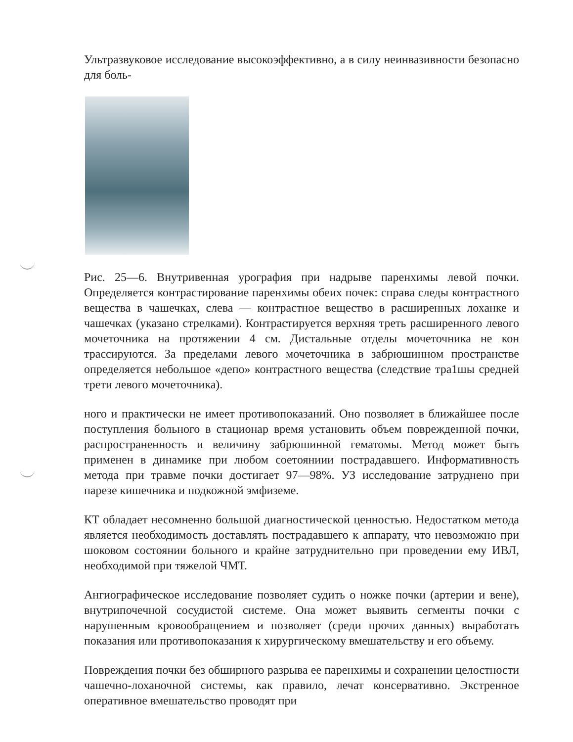Ультразвуковое исследование высокоэффективно, а в силу неинвазивности безопасно для боль-
Рис. 25—6. Внутривенная урография при надрыве паренхимы левой почки. Определяется контрастирование паренхимы обеих почек: справа следы контрастного вещества в чашечках, слева — контрастное вещество в расширенных лоханке и чашечках (указано стрелками). Контрастируется верхняя треть расширенного левого мочеточника на протяжении 4 см. Дистальные отделы мочеточника не кон трассируются. За пределами левого мочеточника в забрюшинном пространстве определяется небольшое «депо» контрастного вещества (следствие тра1шы средней трети левого мочеточника).
ного и практически не имеет противопоказаний. Оно позволяет в ближайшее после поступления больного в стационар время установить объем поврежденной почки, распространенность и величину забрюшинной гематомы. Метод может быть применен в динамике при любом соетояниии пострадавшего. Информативность метода при травме почки достигает 97—98%. УЗ исследование затруднено при парезе кишечника и подкожной эмфиземе.
КТ обладает несомненно большой диагностической ценностью. Недостатком метода является необходимость доставлять пострадавшего к аппарату, что невозможно при шоковом состоянии больного и крайне затруднительно при проведении ему ИВЛ, необходимой при тяжелой ЧМТ.
Ангиографическое исследование позволяет судить о ножке почки (артерии и вене), внутрипочечной сосудистой системе. Она может выявить сегменты почки с нарушенным кровообращением и позволяет (среди прочих данных) выработать показания или противопоказания к хирургическому вмешательству и его объему.
Повреждения почки без обширного разрыва ее паренхимы и сохранении целостности чашечно-лоханочной системы, как правило, лечат консерва­тивно. Экстренное оперативное вмешательство проводят при